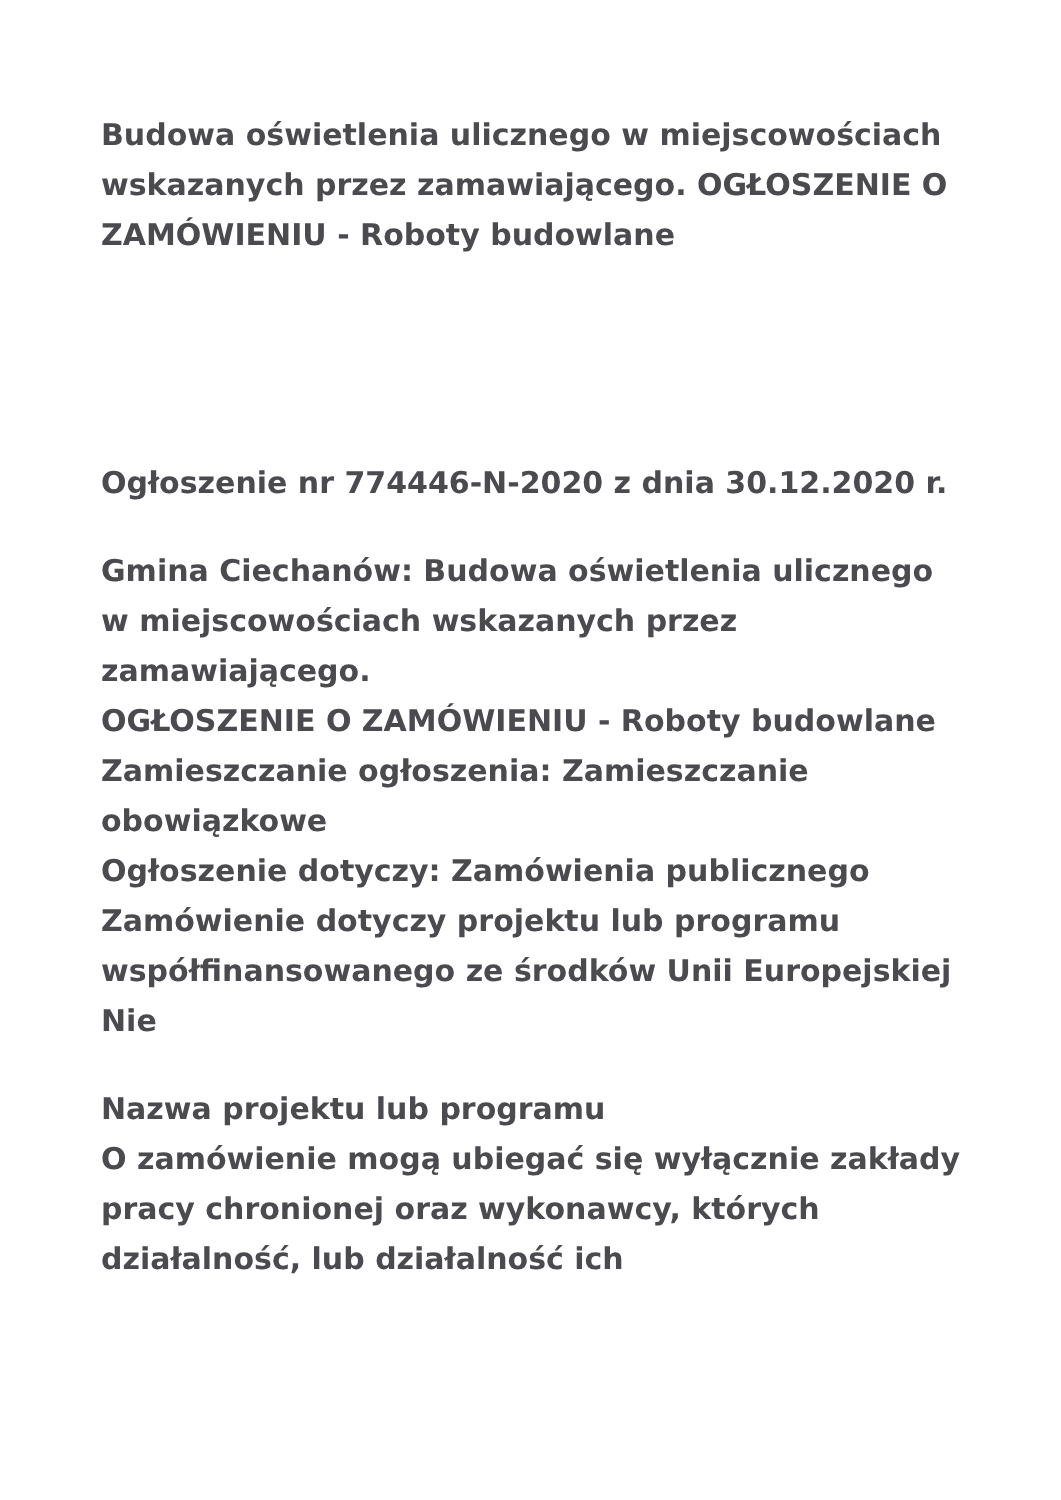Budowa oświetlenia ulicznego w miejscowościach wskazanych przez zamawiającego. OGŁOSZENIE O ZAMÓWIENIU - Roboty budowlane
Ogłoszenie nr 774446-N-2020 z dnia 30.12.2020 r.
Gmina Ciechanów: Budowa oświetlenia ulicznego w miejscowościach wskazanych przez zamawiającego.
OGŁOSZENIE O ZAMÓWIENIU - Roboty budowlane
Zamieszczanie ogłoszenia: Zamieszczanie obowiązkowe
Ogłoszenie dotyczy: Zamówienia publicznego
Zamówienie dotyczy projektu lub programu współfinansowanego ze środków Unii Europejskiej
Nie
Nazwa projektu lub programu
O zamówienie mogą ubiegać się wyłącznie zakłady pracy chronionej oraz wykonawcy, których działalność, lub działalność ich